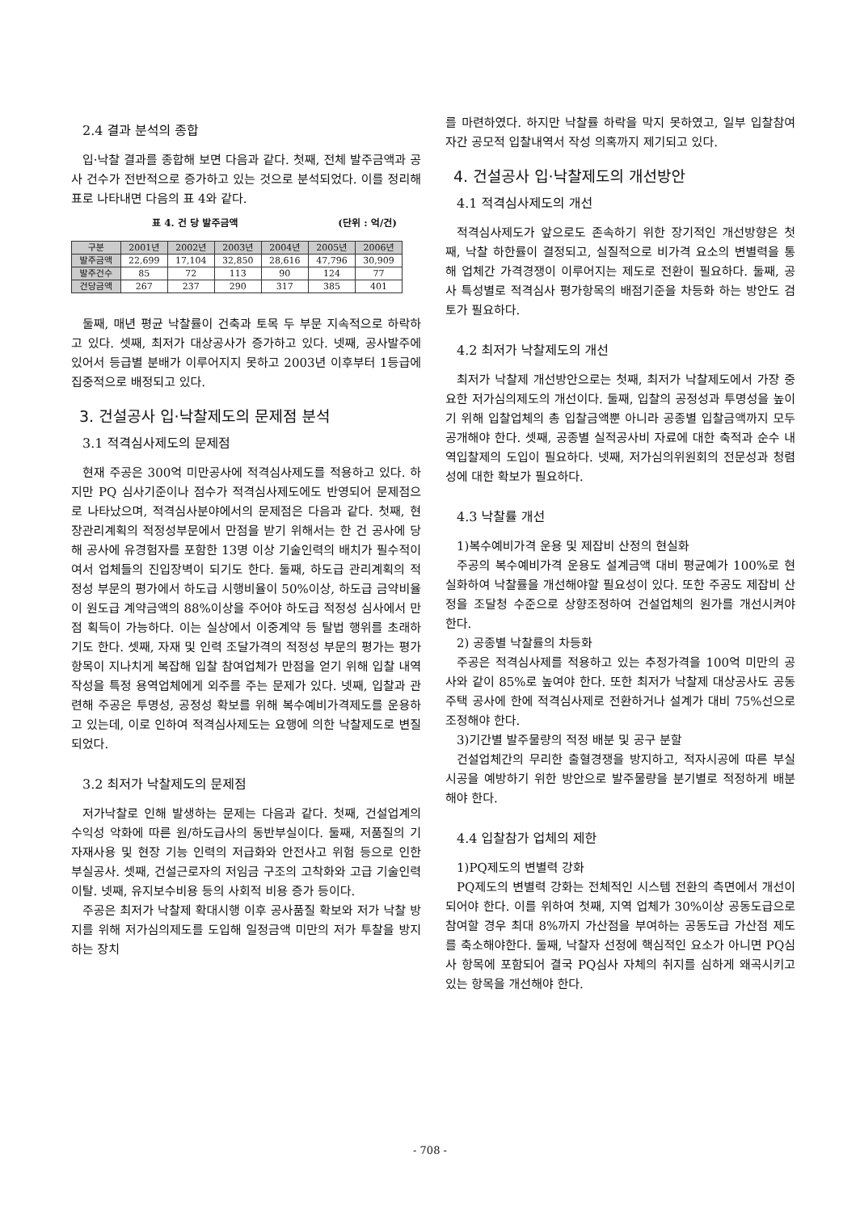2.4 결과 분석의 종합
입·낙찰 결과를 종합해 보면 다음과 같다. 첫째, 전체 발주금액과 공사 건수가 전반적으로 증가하고 있는 것으로 분석되었다. 이를 정리해 표로 나타내면 다음의 표 4와 같다.
표 4. 건 당 발주금액 (단위 : 억/건)
| 구분 | 2001년 | 2002년 | 2003년 | 2004년 | 2005년 | 2006년 |
| --- | --- | --- | --- | --- | --- | --- |
| 발주금액 | 22,699 | 17,104 | 32,850 | 28,616 | 47,796 | 30,909 |
| 발주건수 | 85 | 72 | 113 | 90 | 124 | 77 |
| 건당금액 | 267 | 237 | 290 | 317 | 385 | 401 |
둘째, 매년 평균 낙찰률이 건축과 토목 두 부문 지속적으로 하락하고 있다. 셋째, 최저가 대상공사가 증가하고 있다. 넷째, 공사발주에 있어서 등급별 분배가 이루어지지 못하고 2003년 이후부터 1등급에 집중적으로 배정되고 있다.
3. 건설공사 입·낙찰제도의 문제점 분석
3.1 적격심사제도의 문제점
현재 주공은 300억 미만공사에 적격심사제도를 적용하고 있다. 하지만 PQ 심사기준이나 점수가 적격심사제도에도 반영되어 문제점으로 나타났으며, 적격심사분야에서의 문제점은 다음과 같다. 첫째, 현장관리계획의 적정성부문에서 만점을 받기 위해서는 한 건 공사에 당해 공사에 유경험자를 포함한 13명 이상 기술인력의 배치가 필수적이여서 업체들의 진입장벽이 되기도 한다. 둘째, 하도급 관리계획의 적정성 부문의 평가에서 하도급 시행비율이 50%이상, 하도급 금약비율이 원도급 계약금액의 88%이상을 주어야 하도급 적정성 심사에서 만점 획득이 가능하다. 이는 실상에서 이중계약 등 탈법 행위를 초래하기도 한다. 셋째, 자재 및 인력 조달가격의 적정성 부문의 평가는 평가항목이 지나치게 복잡해 입찰 참여업체가 만점을 얻기 위해 입찰 내역작성을 특정 용역업체에게 외주를 주는 문제가 있다. 넷째, 입찰과 관련해 주공은 투명성, 공정성 확보를 위해 복수예비가격제도를 운용하고 있는데, 이로 인하여 적격심사제도는 요행에 의한 낙찰제도로 변질되었다.
3.2 최저가 낙찰제도의 문제점
저가낙찰로 인해 발생하는 문제는 다음과 같다. 첫째, 건설업계의 수익성 악화에 따른 원/하도급사의 동반부실이다. 둘째, 저품질의 기자재사용 및 현장 기능 인력의 저급화와 안전사고 위험 등으로 인한 부실공사. 셋째, 건설근로자의 저임금 구조의 고착화와 고급 기술인력 이탈. 넷째, 유지보수비용 등의 사회적 비용 증가 등이다.
주공은 최저가 낙찰제 확대시행 이후 공사품질 확보와 저가 낙찰 방지를 위해 저가심의제도를 도입해 일정금액 미만의 저가 투찰을 방지하는 장치
를 마련하였다. 하지만 낙찰률 하락을 막지 못하였고, 일부 입찰참여자간 공모적 입찰내역서 작성 의혹까지 제기되고 있다.
4. 건설공사 입·낙찰제도의 개선방안
4.1 적격심사제도의 개선
적격심사제도가 앞으로도 존속하기 위한 장기적인 개선방향은 첫째, 낙찰 하한률이 결정되고, 실질적으로 비가격 요소의 변별력을 통해 업체간 가격경쟁이 이루어지는 제도로 전환이 필요하다. 둘째, 공사 특성별로 적격심사 평가항목의 배점기준을 차등화 하는 방안도 검토가 필요하다.
4.2 최저가 낙찰제도의 개선
최저가 낙찰제 개선방안으로는 첫째, 최저가 낙찰제도에서 가장 중요한 저가심의제도의 개선이다. 둘째, 입찰의 공정성과 투명성을 높이기 위해 입찰업체의 총 입찰금액뿐 아니라 공종별 입찰금액까지 모두 공개해야 한다. 셋째, 공종별 실적공사비 자료에 대한 축적과 순수 내역입찰제의 도입이 필요하다. 넷째, 저가심의위원회의 전문성과 청렴성에 대한 확보가 필요하다.
4.3 낙찰률 개선
1)복수예비가격 운용 및 제잡비 산정의 현실화
주공의 복수예비가격 운용도 설계금액 대비 평균예가 100%로 현실화하여 낙찰률을 개선해야할 필요성이 있다. 또한 주공도 제잡비 산정을 조달청 수준으로 상향조정하여 건설업체의 원가를 개선시켜야 한다.
2) 공종별 낙찰률의 차등화
주공은 적격심사제를 적용하고 있는 추정가격을 100억 미만의 공사와 같이 85%로 높여야 한다. 또한 최저가 낙찰제 대상공사도 공동주택 공사에 한에 적격심사제로 전환하거나 설계가 대비 75%선으로 조정해야 한다.
3)기간별 발주물량의 적정 배분 및 공구 분할
건설업체간의 무리한 출혈경쟁을 방지하고, 적자시공에 따른 부실시공을 예방하기 위한 방안으로 발주물량을 분기별로 적정하게 배분해야 한다.
4.4 입찰참가 업체의 제한
1)PQ제도의 변별력 강화
PQ제도의 변별력 강화는 전체적인 시스템 전환의 측면에서 개선이 되어야 한다. 이를 위하여 첫째, 지역 업체가 30%이상 공동도급으로 참여할 경우 최대 8%까지 가산점을 부여하는 공동도급 가산점 제도를 축소해야한다. 둘째, 낙찰자 선정에 핵심적인 요소가 아니면 PQ심사 항목에 포함되어 결국 PQ심사 자체의 취지를 심하게 왜곡시키고 있는 항목을 개선해야 한다.
- 708 -